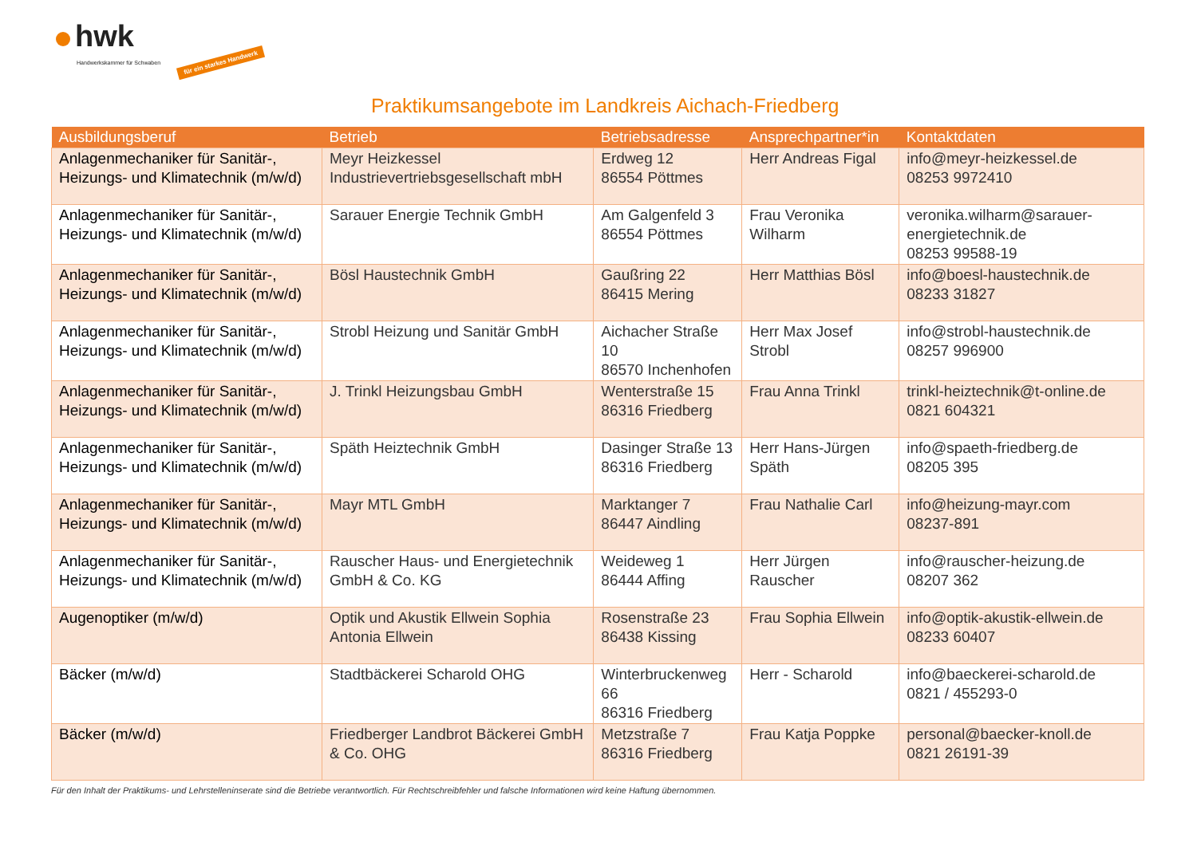hwk
Handwerkskammer für Schwaben für ein starkes Handwerk
Praktikumsangebote im Landkreis Aichach-Friedberg
| Ausbildungsberuf | Betrieb | Betriebsadresse | Ansprechpartner*in | Kontaktdaten |
| --- | --- | --- | --- | --- |
| Anlagenmechaniker für Sanitär-, Heizungs- und Klimatechnik (m/w/d) | Meyr Heizkessel Industrievertriebsgesellschaft mbH | Erdweg 12 86554 Pöttmes | Herr Andreas Figal | info@meyr-heizkessel.de 08253 9972410 |
| Anlagenmechaniker für Sanitär-, Heizungs- und Klimatechnik (m/w/d) | Sarauer Energie Technik GmbH | Am Galgenfeld 3 86554 Pöttmes | Frau Veronika Wilharm | veronika.wilharm@sarauer-energietechnik.de 08253 99588-19 |
| Anlagenmechaniker für Sanitär-, Heizungs- und Klimatechnik (m/w/d) | Bösl Haustechnik GmbH | Gaußring 22 86415 Mering | Herr Matthias Bösl | info@boesl-haustechnik.de 08233 31827 |
| Anlagenmechaniker für Sanitär-, Heizungs- und Klimatechnik (m/w/d) | Strobl Heizung und Sanitär GmbH | Aichacher Straße 10 86570 Inchenhofen | Herr Max Josef Strobl | info@strobl-haustechnik.de 08257 996900 |
| Anlagenmechaniker für Sanitär-, Heizungs- und Klimatechnik (m/w/d) | J. Trinkl Heizungsbau GmbH | Wenterstraße 15 86316 Friedberg | Frau Anna Trinkl | trinkl-heiztechnik@t-online.de 0821 604321 |
| Anlagenmechaniker für Sanitär-, Heizungs- und Klimatechnik (m/w/d) | Späth Heiztechnik GmbH | Dasinger Straße 13 86316 Friedberg | Herr Hans-Jürgen Späth | info@spaeth-friedberg.de 08205 395 |
| Anlagenmechaniker für Sanitär-, Heizungs- und Klimatechnik (m/w/d) | Mayr MTL GmbH | Marktanger 7 86447 Aindling | Frau Nathalie Carl | info@heizung-mayr.com 08237-891 |
| Anlagenmechaniker für Sanitär-, Heizungs- und Klimatechnik (m/w/d) | Rauscher Haus- und Energietechnik GmbH & Co. KG | Weideweg 1 86444 Affing | Herr Jürgen Rauscher | info@rauscher-heizung.de 08207 362 |
| Augenoptiker (m/w/d) | Optik und Akustik Ellwein Sophia Antonia Ellwein | Rosenstraße 23 86438 Kissing | Frau Sophia Ellwein | info@optik-akustik-ellwein.de 08233 60407 |
| Bäcker (m/w/d) | Stadtbäckerei Scharold OHG | Winterbruckenweg 66 86316 Friedberg | Herr - Scharold | info@baeckerei-scharold.de 0821 / 455293-0 |
| Bäcker (m/w/d) | Friedberger Landbrot Bäckerei GmbH & Co. OHG | Metzstraße 7 86316 Friedberg | Frau Katja Poppke | personal@baecker-knoll.de 0821 26191-39 |
Für den Inhalt der Praktikums- und Lehrstelleninserate sind die Betriebe verantwortlich. Für Rechtschreibfehler und falsche Informationen wird keine Haftung übernommen.